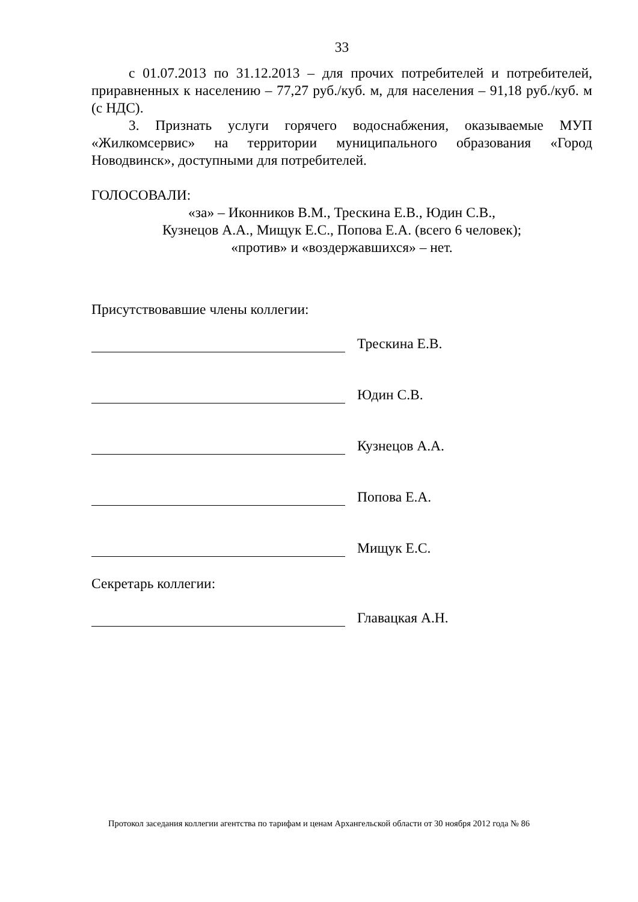33
с 01.07.2013 по 31.12.2013 – для прочих потребителей и потребителей, приравненных к населению – 77,27 руб./куб. м, для населения – 91,18 руб./куб. м (с НДС).
3. Признать услуги горячего водоснабжения, оказываемые МУП «Жилкомсервис» на территории муниципального образования «Город Новодвинск», доступными для потребителей.
ГОЛОСОВАЛИ:
«за» – Иконников В.М., Трескина Е.В., Юдин С.В.,
Кузнецов А.А., Мищук Е.С., Попова Е.А. (всего 6 человек);
«против» и «воздержавшихся» – нет.
Присутствовавшие члены коллегии:
Трескина Е.В.
Юдин С.В.
Кузнецов А.А.
Попова Е.А.
Мищук Е.С.
Секретарь коллегии:
Главацкая А.Н.
Протокол заседания коллегии агентства по тарифам и ценам Архангельской области от 30 ноября 2012 года № 86